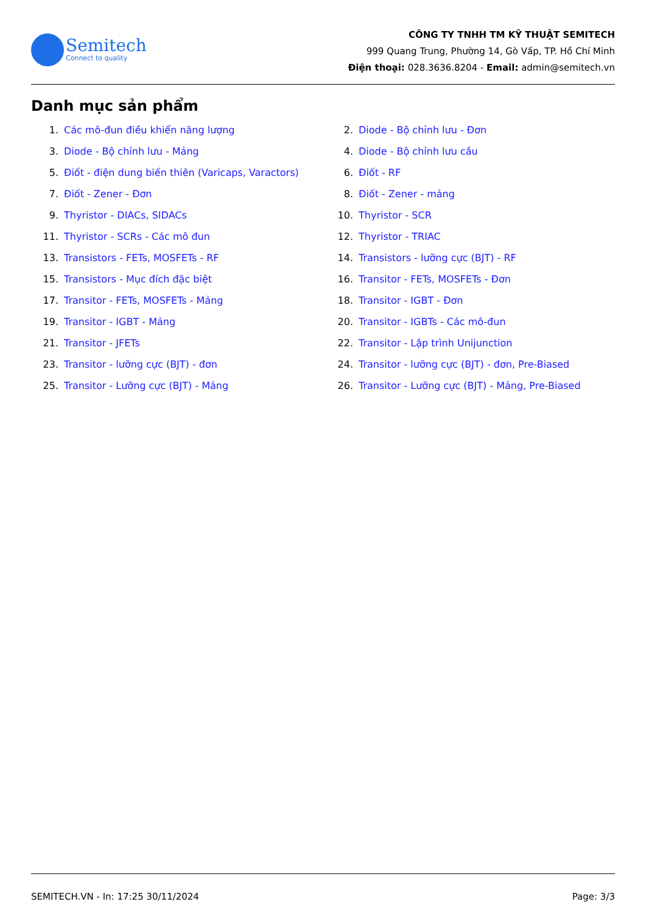Semitech
Connect to quality
CÔNG TY TNHH TM KỸ THUẬT SEMITECH
999 Quang Trung, Phường 14, Gò Vấp, TP. Hồ Chí Minh
Điện thoại: 028.3636.8204 - Email: admin@semitech.vn
Danh mục sản phẩm
1. Các mô-đun điều khiển năng lượng
2. Diode - Bộ chỉnh lưu - Đơn
3. Diode - Bộ chỉnh lưu - Mảng
4. Diode - Bộ chỉnh lưu cầu
5. Điốt - điện dung biến thiên (Varicaps, Varactors)
6. Điốt - RF
7. Điốt - Zener - Đơn
8. Điốt - Zener - mảng
9. Thyristor - DIACs, SIDACs
10. Thyristor - SCR
11. Thyristor - SCRs - Các mô đun
12. Thyristor - TRIAC
13. Transistors - FETs, MOSFETs - RF
14. Transistors - lưỡng cực (BJT) - RF
15. Transistors - Mục đích đặc biệt
16. Transitor - FETs, MOSFETs - Đơn
17. Transitor - FETs, MOSFETs - Mảng
18. Transitor - IGBT - Đơn
19. Transitor - IGBT - Mảng
20. Transitor - IGBTs - Các mô-đun
21. Transitor - JFETs
22. Transitor - Lập trình Unijunction
23. Transitor - lưỡng cực (BJT) - đơn
24. Transitor - lưỡng cực (BJT) - đơn, Pre-Biased
25. Transitor - Lưỡng cực (BJT) - Mảng
26. Transitor - Lưỡng cực (BJT) - Mảng, Pre-Biased
SEMITECH.VN - In: 17:25 30/11/2024 Page: 3/3